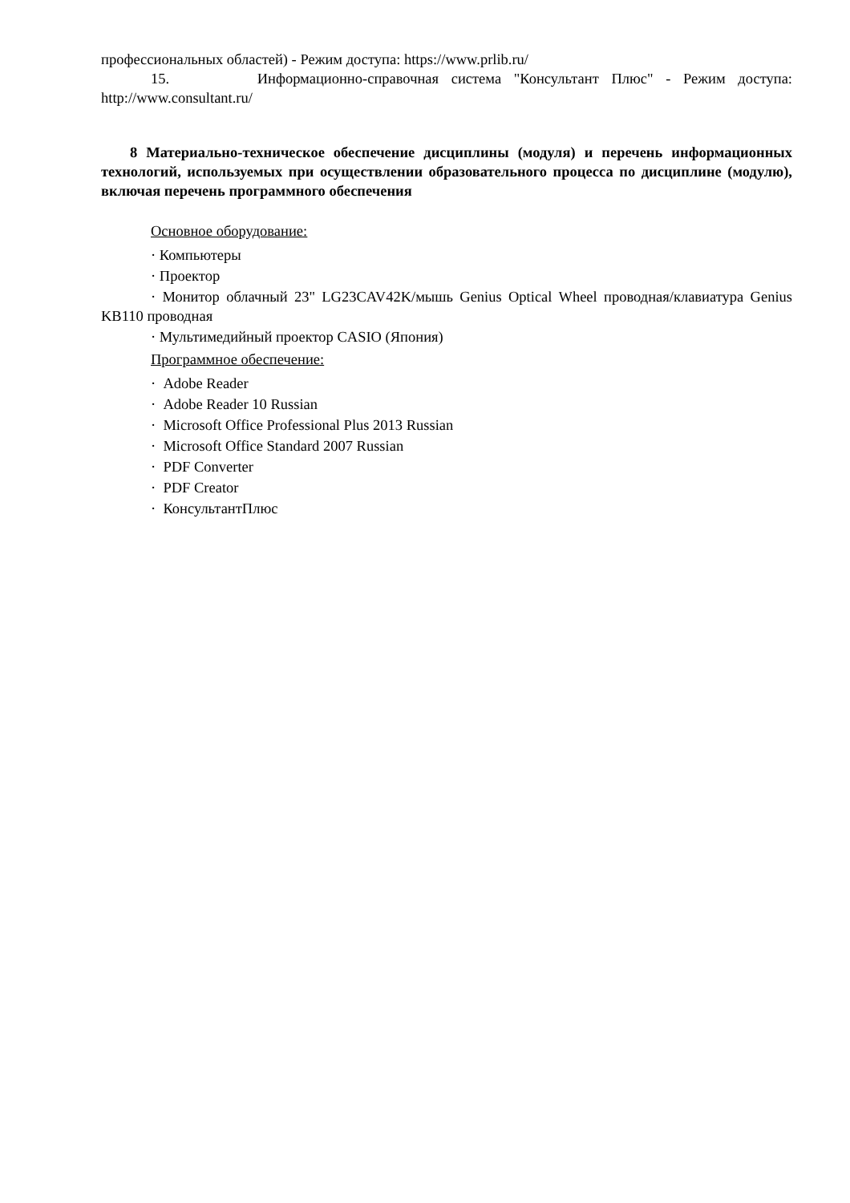профессиональных областей) - Режим доступа: https://www.prlib.ru/
15. Информационно-справочная система "Консультант Плюс" - Режим доступа: http://www.consultant.ru/
8 Материально-техническое обеспечение дисциплины (модуля) и перечень информационных технологий, используемых при осуществлении образовательного процесса по дисциплине (модулю), включая перечень программного обеспечения
Основное оборудование:
· Компьютеры
· Проектор
· Монитор облачный 23" LG23CAV42K/мышь Genius Optical Wheel проводная/клавиатура Genius KB110 проводная
· Мультимедийный проектор CASIO (Япония)
Программное обеспечение:
· Adobe Reader
· Adobe Reader 10 Russian
· Microsoft Office Professional Plus 2013 Russian
· Microsoft Office Standard 2007 Russian
· PDF Converter
· PDF Creator
· КонсультантПлюс